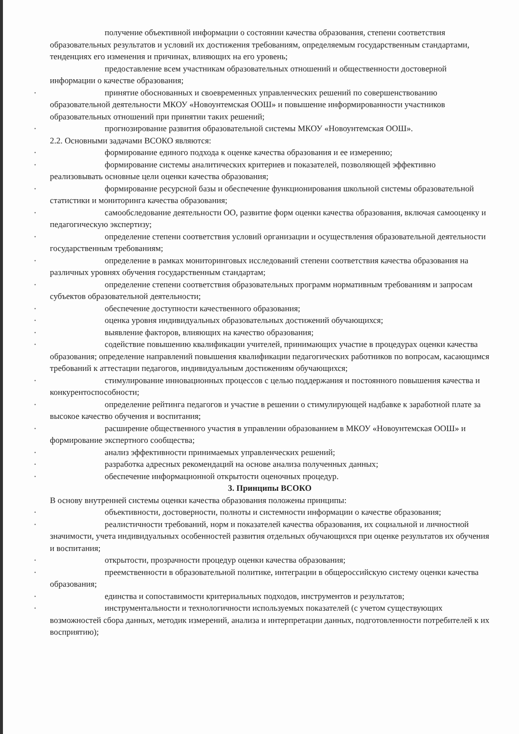получение объективной информации о состоянии качества образования, степени соответствия образовательных результатов и условий их достижения требованиям, определяемым государственным стандартами, тенденциях его изменения и причинах, влияющих на его уровень;
предоставление всем участникам образовательных отношений и общественности достоверной информации о качестве образования;
• принятие обоснованных и своевременных управленческих решений по совершенствованию образовательной деятельности МКОУ «Новоунтемская ООШ» и повышение информированности участников образовательных отношений при принятии таких решений;
• прогнозирование развития образовательной системы МКОУ «Новоунтемская ООШ».
2.2. Основными задачами ВСОКО являются:
• формирование единого подхода к оценке качества образования и ее измерению;
• формирование системы аналитических критериев и показателей, позволяющей эффективно реализовывать основные цели оценки качества образования;
• формирование ресурсной базы и обеспечение функционирования школьной системы образовательной статистики и мониторинга качества образования;
• самообследование деятельности ОО, развитие форм оценки качества образования, включая самооценку и педагогическую экспертизу;
• определение степени соответствия условий организации и осуществления образовательной деятельности государственным требованиям;
• определение в рамках мониторинговых исследований степени соответствия качества образования на различных уровнях обучения государственным стандартам;
• определение степени соответствия образовательных программ нормативным требованиям и запросам субъектов образовательной деятельности;
• обеспечение доступности качественного образования;
• оценка уровня индивидуальных образовательных достижений обучающихся;
• выявление факторов, влияющих на качество образования;
• содействие повышению квалификации учителей, принимающих участие в процедурах оценки качества образования; определение направлений повышения квалификации педагогических работников по вопросам, касающимся требований к аттестации педагогов, индивидуальным достижениям обучающихся;
• стимулирование инновационных процессов с целью поддержания и постоянного повышения качества и конкурентоспособности;
• определение рейтинга педагогов и участие в решении о стимулирующей надбавке к заработной плате за высокое качество обучения и воспитания;
• расширение общественного участия в управлении образованием в МКОУ «Новоунтемская ООШ» и формирование экспертного сообщества;
• анализ эффективности принимаемых управленческих решений;
• разработка адресных рекомендаций на основе анализа полученных данных;
• обеспечение информационной открытости оценочных процедур.
3. Принципы ВСОКО
В основу внутренней системы оценки качества образования положены принципы:
• объективности, достоверности, полноты и системности информации о качестве образования;
• реалистичности требований, норм и показателей качества образования, их социальной и личностной значимости, учета индивидуальных особенностей развития отдельных обучающихся при оценке результатов их обучения и воспитания;
• открытости, прозрачности процедур оценки качества образования;
• преемственности в образовательной политике, интеграции в общероссийскую систему оценки качества образования;
• единства и сопоставимости критериальных подходов, инструментов и результатов;
• инструментальности и технологичности используемых показателей (с учетом существующих возможностей сбора данных, методик измерений, анализа и интерпретации данных, подготовленности потребителей к их восприятию);